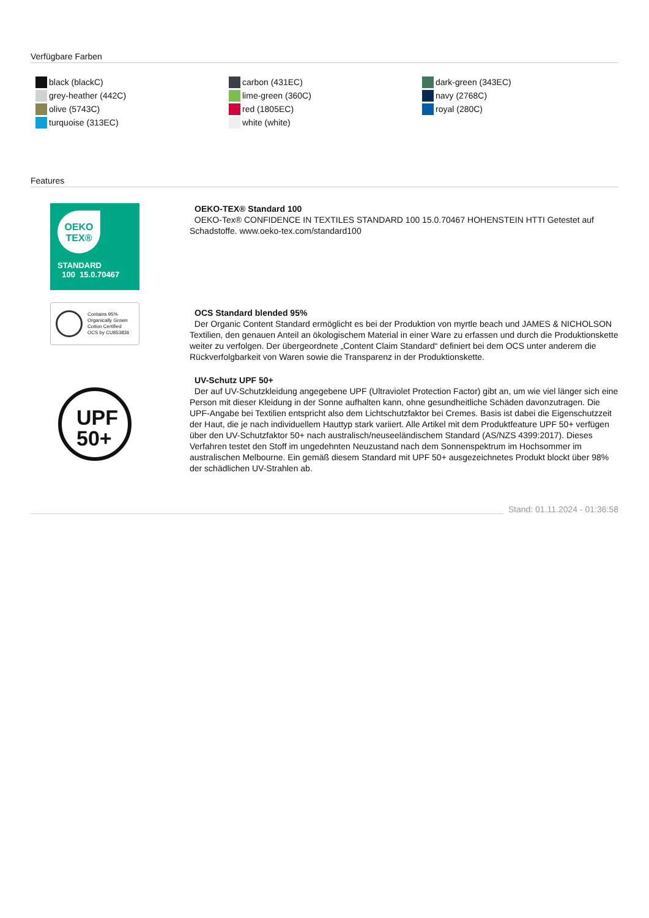Verfügbare Farben
black (blackC)
grey-heather (442C)
olive (5743C)
turquoise (313EC)
carbon (431EC)
lime-green (360C)
red (1805EC)
white (white)
dark-green (343EC)
navy (2768C)
royal (280C)
Features
OEKO
TEX®
STANDARD
100 15.0.70467
OEKO-TEX® Standard 100
OEKO-Tex® CONFIDENCE IN TEXTILES STANDARD 100 15.0.70467 HOHENSTEIN HTTI Getestet auf Schadstoffe. www.oeko-tex.com/standard100
Contains 95%
Organically Grown
Cotton Certified
OCS by CU853836
OCS Standard blended 95%
Der Organic Content Standard ermöglicht es bei der Produktion von myrtle beach und JAMES & NICHOLSON Textilien, den genauen Anteil an ökologischem Material in einer Ware zu erfassen und durch die Produktionskette weiter zu verfolgen. Der übergeordnete „Content Claim Standard“ definiert bei dem OCS unter anderem die Rückverfolgbarkeit von Waren sowie die Transparenz in der Produktionskette.
UPF
50+
UV-Schutz UPF 50+
Der auf UV-Schutzkleidung angegebene UPF (Ultraviolet Protection Factor) gibt an, um wie viel länger sich eine Person mit dieser Kleidung in der Sonne aufhalten kann, ohne gesundheitliche Schäden davonzutragen. Die UPF-Angabe bei Textilien entspricht also dem Lichtschutzfaktor bei Cremes. Basis ist dabei die Eigenschutzzeit der Haut, die je nach individuellem Hauttyp stark variiert. Alle Artikel mit dem Produktfeature UPF 50+ verfügen über den UV-Schutzfaktor 50+ nach australisch/neuseeländischem Standard (AS/NZS 4399:2017). Dieses Verfahren testet den Stoff im ungedehnten Neuzustand nach dem Sonnenspektrum im Hochsommer im australischen Melbourne. Ein gemäß diesem Standard mit UPF 50+ ausgezeichnetes Produkt blockt über 98% der schädlichen UV-Strahlen ab.
Stand: 01.11.2024 - 01:36:58